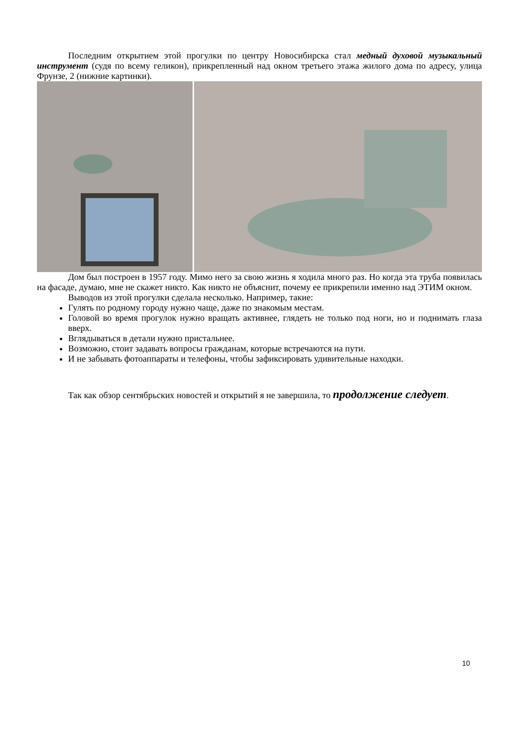Последним открытием этой прогулки по центру Новосибирска стал медный духовой музыкальный инструмент (судя по всему геликон), прикрепленный над окном третьего этажа жилого дома по адресу, улица Фрунзе, 2 (нижние картинки).
Дом был построен в 1957 году. Мимо него за свою жизнь я ходила много раз. Но когда эта труба появилась на фасаде, думаю, мне не скажет никто. Как никто не объяснит, почему ее прикрепили именно над ЭТИМ окном.
Выводов из этой прогулки сделала несколько. Например, такие:
Гулять по родному городу нужно чаще, даже по знакомым местам.
Головой во время прогулок нужно вращать активнее, глядеть не только под ноги, но и поднимать глаза вверх.
Вглядываться в детали нужно пристальнее.
Возможно, стоит задавать вопросы гражданам, которые встречаются на пути.
И не забывать фотоаппараты и телефоны, чтобы зафиксировать удивительные находки.
Так как обзор сентябрьских новостей и открытий я не завершила, то продолжение следует.
10